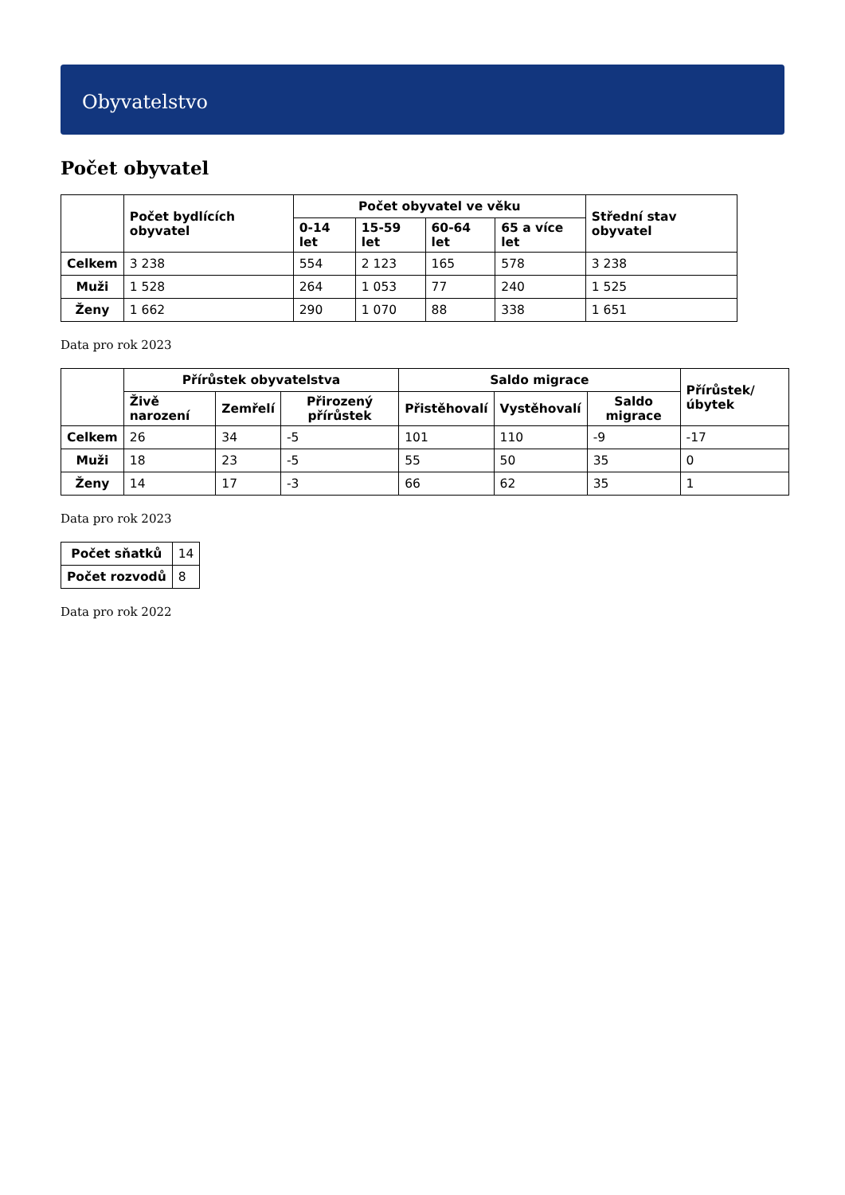Obyvatelstvo
Počet obyvatel
| | Počet bydlících obyvatel | Počet obyvatel ve věku | | | | Střední stav obyvatel |
| --- | --- | --- | --- | --- | --- | --- |
| | | 0-14 let | 15-59 let | 60-64 let | 65 a více let | |
| Celkem | 3 238 | 554 | 2 123 | 165 | 578 | 3 238 |
| Muži | 1 528 | 264 | 1 053 | 77 | 240 | 1 525 |
| Ženy | 1 662 | 290 | 1 070 | 88 | 338 | 1 651 |
Data pro rok 2023
| | Přírůstek obyvatelstva | | | Saldo migrace | | | Přírůstek/úbytek |
| --- | --- | --- | --- | --- | --- | --- | --- |
| | Živě narození | Zemřelí | Přirozený přírůstek | Přistěhovalí | Vystěhovalí | Saldo migrace | |
| Celkem | 26 | 34 | -5 | 101 | 110 | -9 | -17 |
| Muži | 18 | 23 | -5 | 55 | 50 | 35 | 0 |
| Ženy | 14 | 17 | -3 | 66 | 62 | 35 | 1 |
Data pro rok 2023
| Počet sňatků | 14 |
| Počet rozvodů | 8 |
Data pro rok 2022